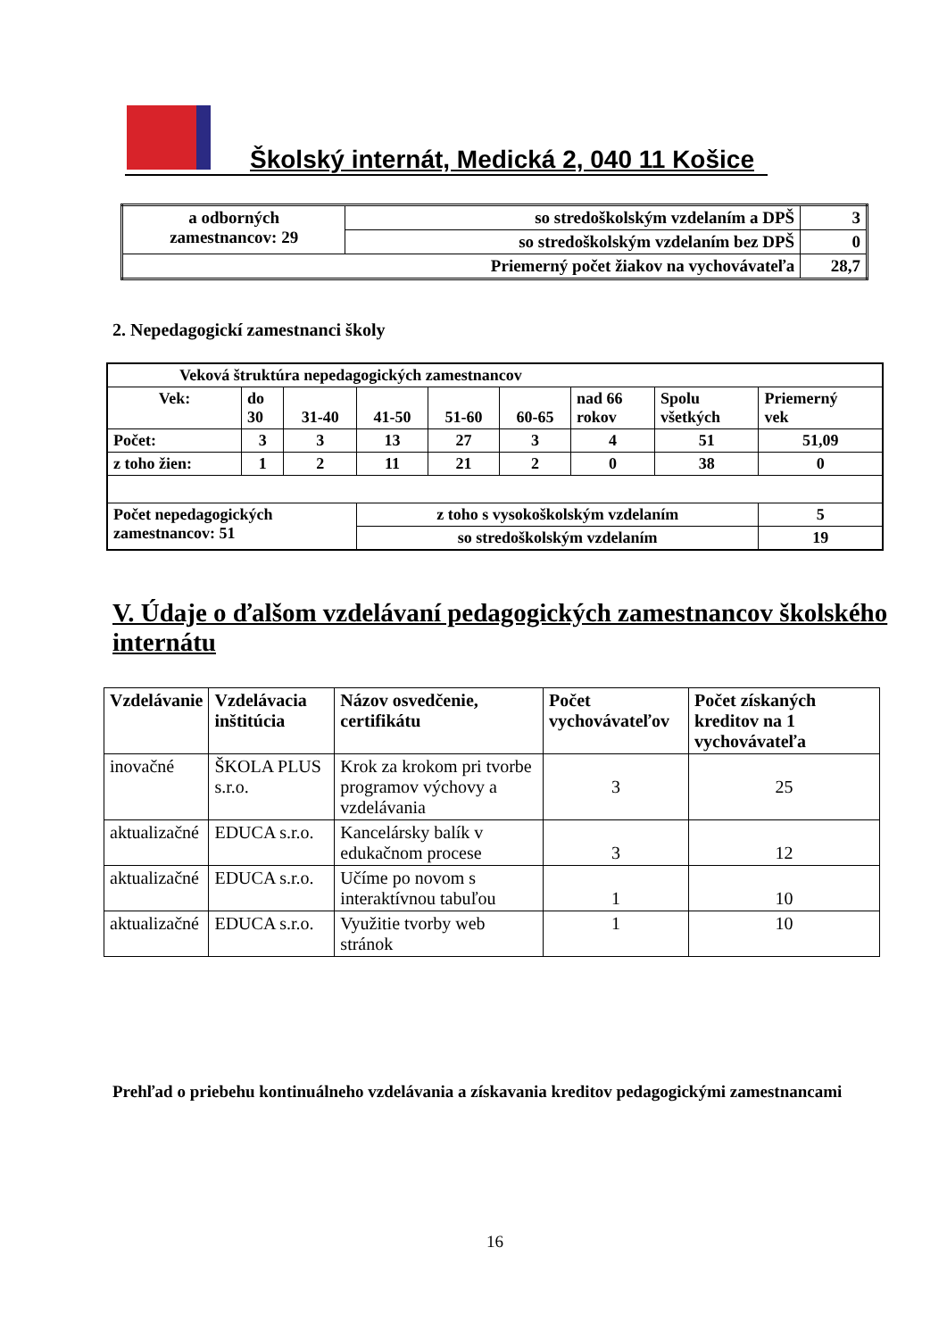Školský internát, Medická 2, 040 11 Košice
| a odborných zamestnancov: 29 | so stredoškolským vzdelaním a DPŠ | 3 |
| | so stredoškolským vzdelaním bez DPŠ | 0 |
| Priemerný počet žiakov na vychovávateľa | | 28,7 |
2. Nepedagogickí zamestnanci školy
| Veková štruktúra nepedagogických zamestnancov | | | | | | | | |
| Vek: | do 30 | 31-40 | 41-50 | 51-60 | 60-65 | nad 66 rokov | Spolu všetkých | Priemerný vek |
| Počet: | 3 | 3 | 13 | 27 | 3 | 4 | 51 | 51,09 |
| z toho žien: | 1 | 2 | 11 | 21 | 2 | 0 | 38 | 0 |
| Počet nepedagogických zamestnancov: 51 | | | z toho s vysokoškolským vzdelaním | | | | | 5 |
| | | | so stredoškolským vzdelaním | | | | | 19 |
V. Údaje o ďalšom vzdelávaní pedagogických zamestnancov školského internátu
| Vzdelávanie | Vzdelávacia inštitúcia | Názov osvedčenie, certifikátu | Počet vychovávateľov | Počet získaných kreditov na 1 vychovávateľa |
| --- | --- | --- | --- | --- |
| inovačné | ŠKOLA PLUS s.r.o. | Krok za krokom pri tvorbe programov výchovy a vzdelávania | 3 | 25 |
| aktualizačné | EDUCA s.r.o. | Kancelársky balík v edukačnom procese | 3 | 12 |
| aktualizačné | EDUCA s.r.o. | Učíme po novom s interaktívnou tabuľou | 1 | 10 |
| aktualizačné | EDUCA s.r.o. | Využitie tvorby web stránok | 1 | 10 |
Prehľad o priebehu kontinuálneho vzdelávania a získavania kreditov pedagogickými zamestnancami
16